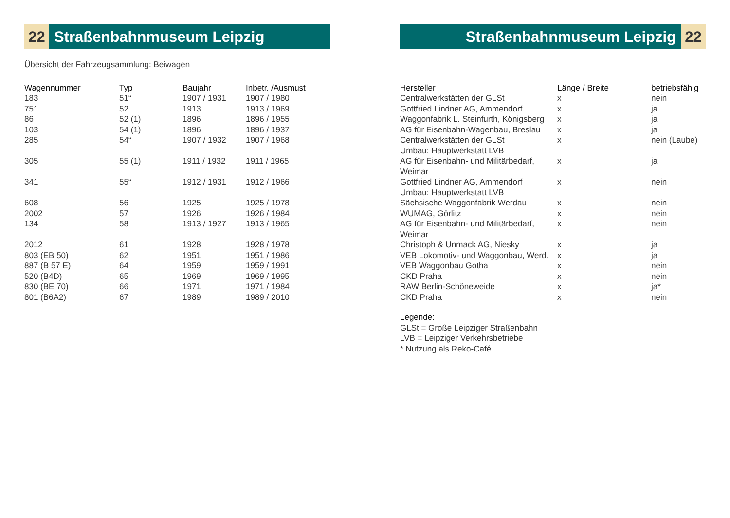22 Straßenbahnmuseum Leipzig
Übersicht der Fahrzeugsammlung: Beiwagen
| Wagennummer | Typ | Baujahr | Inbetr. /Ausmust |
| --- | --- | --- | --- |
| 183 | 51“ | 1907 / 1931 | 1907 / 1980 |
| 751 | 52 | 1913 | 1913 / 1969 |
| 86 | 52 (1) | 1896 | 1896 / 1955 |
| 103 | 54 (1) | 1896 | 1896 / 1937 |
| 285 | 54“ | 1907 / 1932 | 1907 / 1968 |
| 305 | 55 (1) | 1911 / 1932 | 1911 / 1965 |
| 341 | 55“ | 1912 / 1931 | 1912 / 1966 |
| 608 | 56 | 1925 | 1925 / 1978 |
| 2002 | 57 | 1926 | 1926 / 1984 |
| 134 | 58 | 1913 / 1927 | 1913 / 1965 |
| 2012 | 61 | 1928 | 1928 / 1978 |
| 803 (EB 50) | 62 | 1951 | 1951 / 1986 |
| 887 (B 57 E) | 64 | 1959 | 1959 / 1991 |
| 520 (B4D) | 65 | 1969 | 1969 / 1995 |
| 830 (BE 70) | 66 | 1971 | 1971 / 1984 |
| 801 (B6A2) | 67 | 1989 | 1989 / 2010 |
Straßenbahnmuseum Leipzig 22
| Hersteller | Länge / Breite | betriebsfähig |
| --- | --- | --- |
| Centralwerkstätten der GLSt | x | nein |
| Gottfried Lindner AG, Ammendorf | x | ja |
| Waggonfabrik L. Steinfurth, Königsberg | x | ja |
| AG für Eisenbahn-Wagenbau, Breslau | x | ja |
| Centralwerkstätten der GLSt Umbau: Hauptwerkstatt LVB | x | nein (Laube) |
| AG für Eisenbahn- und Militärbedarf, Weimar | x | ja |
| Gottfried Lindner AG, Ammendorf Umbau: Hauptwerkstatt LVB | x | nein |
| Sächsische Waggonfabrik Werdau | x | nein |
| WUMAG, Görlitz | x | nein |
| AG für Eisenbahn- und Militärbedarf, Weimar | x | nein |
| Christoph & Unmack AG, Niesky | x | ja |
| VEB Lokomotiv- und Waggonbau, Werd. | x | ja |
| VEB Waggonbau Gotha | x | nein |
| CKD Praha | x | nein |
| RAW Berlin-Schöneweide | x | ja* |
| CKD Praha | x | nein |
Legende:
GLSt = Große Leipziger Straßenbahn
LVB = Leipziger Verkehrsbetriebe
* Nutzung als Reko-Café